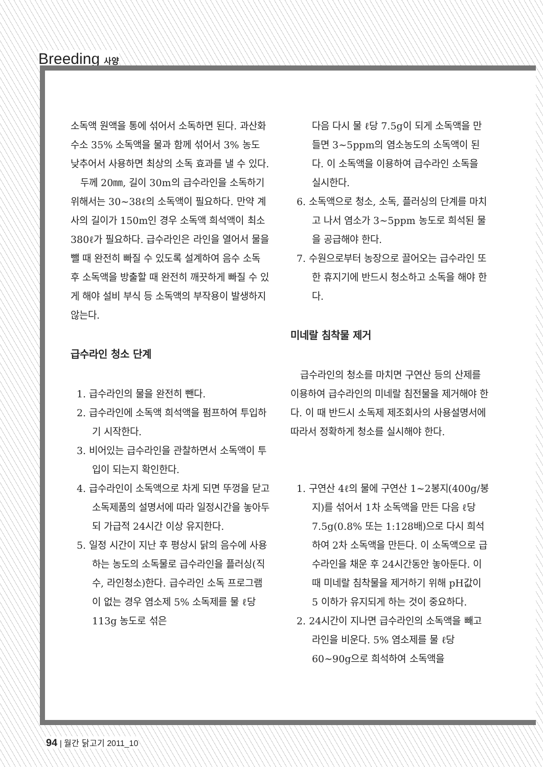Breeding 사양
소독액 원액을 통에 섞어서 소독하면 된다. 과산화수소 35% 소독액을 물과 함께 섞어서 3% 농도 낮추어서 사용하면 최상의 소독 효과를 낼 수 있다.
두께 20㎜, 길이 30m의 급수라인을 소독하기 위해서는 30~38ℓ의 소독액이 필요하다. 만약 계사의 길이가 150m인 경우 소독액 희석액이 최소 380ℓ가 필요하다. 급수라인은 라인을 열어서 물을 뺄 때 완전히 빠질 수 있도록 설계하여 음수 소독 후 소독액을 방출할 때 완전히 깨끗하게 빠질 수 있게 해야 설비 부식 등 소독액의 부작용이 발생하지 않는다.
급수라인 청소 단계
1. 급수라인의 물을 완전히 뺀다.
2. 급수라인에 소독액 희석액을 펌프하여 투입하기 시작한다.
3. 비어있는 급수라인을 관찰하면서 소독액이 투입이 되는지 확인한다.
4. 급수라인이 소독액으로 차게 되면 뚜껑을 닫고 소독제품의 설명서에 따라 일정시간을 놓아두되 가급적 24시간 이상 유지한다.
5. 일정 시간이 지난 후 평상시 닭의 음수에 사용하는 농도의 소독물로 급수라인을 플러싱(직수, 라인청소)한다. 급수라인 소독 프로그램이 없는 경우 염소제 5% 소독제를 물 ℓ당 113g 농도로 섞은
다음 다시 물 ℓ당 7.5g이 되게 소독액을 만들면 3~5ppm의 염소농도의 소독액이 된다. 이 소독액을 이용하여 급수라인 소독을 실시한다.
6. 소독액으로 청소, 소독, 플러싱의 단계를 마치고 나서 염소가 3~5ppm 농도로 희석된 물을 공급해야 한다.
7. 수원으로부터 농장으로 끌어오는 급수라인 또한 휴지기에 반드시 청소하고 소독을 해야 한다.
미네랄 침착물 제거
급수라인의 청소를 마치면 구연산 등의 산제를 이용하여 급수라인의 미네랄 침전물을 제거해야 한다. 이 때 반드시 소독제 제조회사의 사용설명서에 따라서 정확하게 청소를 실시해야 한다.
1. 구연산 4ℓ의 물에 구연산 1~2봉지(400g/봉지)를 섞어서 1차 소독액을 만든 다음 ℓ당 7.5g(0.8% 또는 1:128배)으로 다시 희석하여 2차 소독액을 만든다. 이 소독액으로 급수라인을 채운 후 24시간동안 놓아둔다. 이때 미네랄 침착물을 제거하기 위해 pH값이 5 이하가 유지되게 하는 것이 중요하다.
2. 24시간이 지나면 급수라인의 소독액을 빼고 라인을 비운다. 5% 염소제를 물 ℓ당 60~90g으로 희석하여 소독액을
94 | 월간 닭고기 2011_10